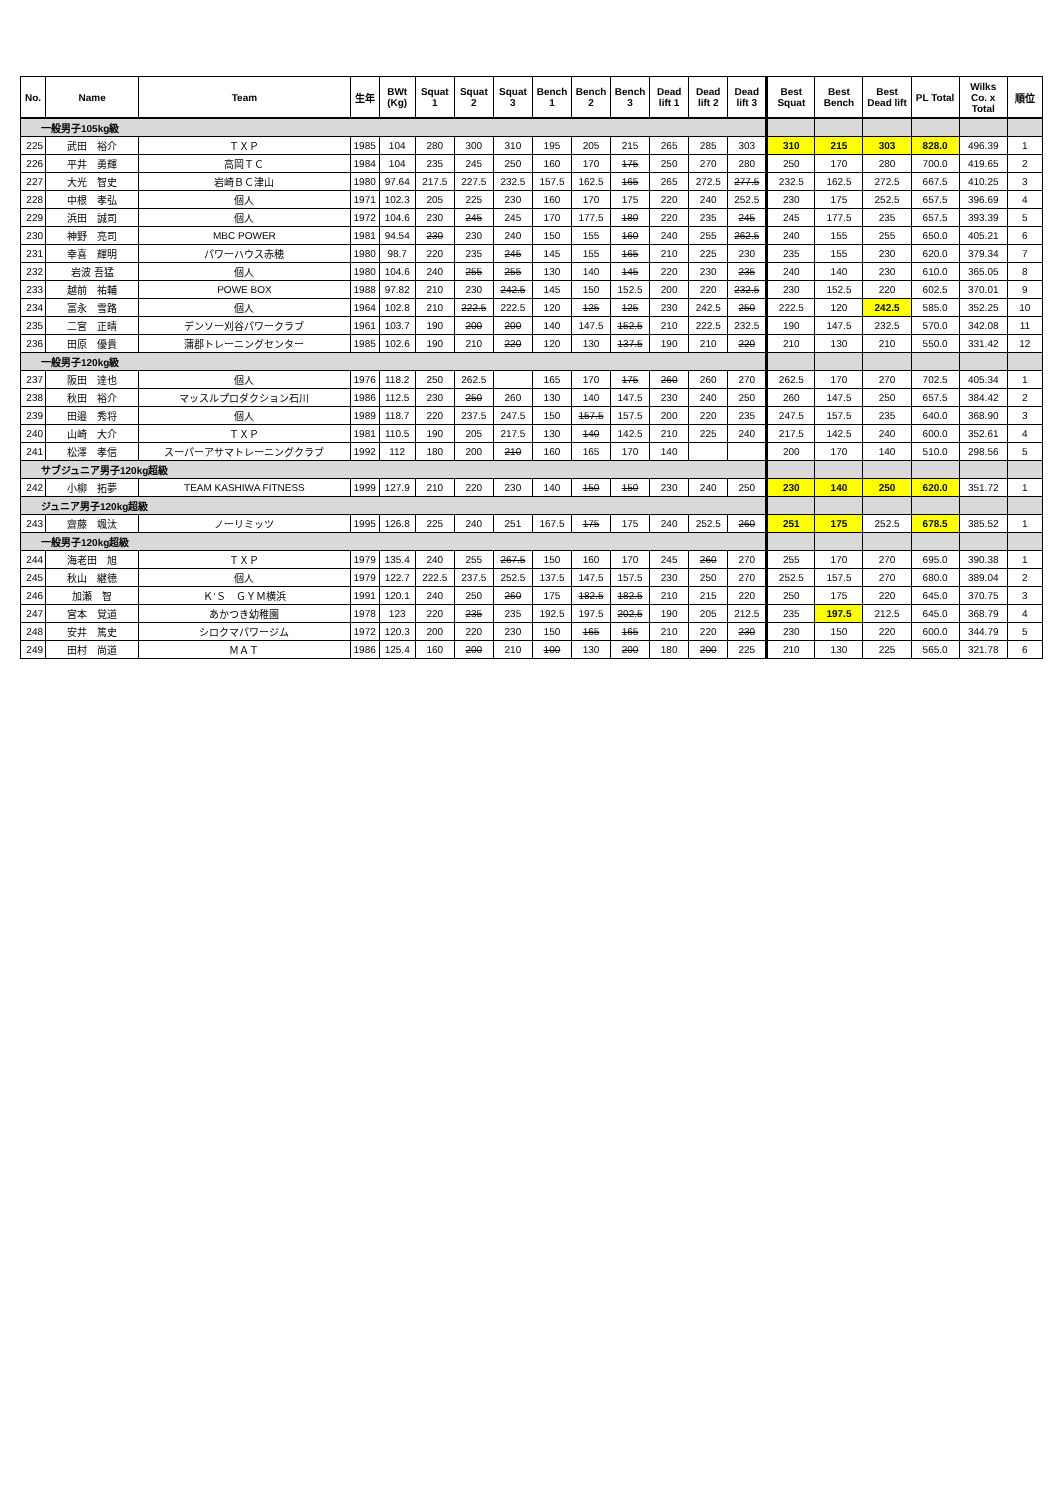| No. | Name | Team | 生年 | BWt (Kg) | Squat 1 | Squat 2 | Squat 3 | Bench 1 | Bench 2 | Bench 3 | Dead lift 1 | Dead lift 2 | Dead lift 3 | Best Squat | Best Bench | Best Dead lift | PL Total | Wilks Co. x Total | 順位 |
| --- | --- | --- | --- | --- | --- | --- | --- | --- | --- | --- | --- | --- | --- | --- | --- | --- | --- | --- | --- |
| 一般男子105kg級 | | | | | | | | | | | | | | | | | | | |
| 225 | 武田 裕介 | ＴＸＰ | 1985 | 104 | 280 | 300 | 310 | 195 | 205 | 215 | 265 | 285 | 303 | 310 | 215 | 303 | 828.0 | 496.39 | 1 |
| 226 | 平井 勇輝 | 高岡ＴＣ | 1984 | 104 | 235 | 245 | 250 | 160 | 170 | 175 | 250 | 270 | 280 | 250 | 170 | 280 | 700.0 | 419.65 | 2 |
| 227 | 大光 智史 | 岩崎ＢＣ津山 | 1980 | 97.64 | 217.5 | 227.5 | 232.5 | 157.5 | 162.5 | 165 | 265 | 272.5 | 277.5 | 232.5 | 162.5 | 272.5 | 667.5 | 410.25 | 3 |
| 228 | 中根 孝弘 | 個人 | 1971 | 102.3 | 205 | 225 | 230 | 160 | 170 | 175 | 220 | 240 | 252.5 | 230 | 175 | 252.5 | 657.5 | 396.69 | 4 |
| 229 | 浜田 誠司 | 個人 | 1972 | 104.6 | 230 | 245 | 245 | 170 | 177.5 | 180 | 220 | 235 | 245 | 245 | 177.5 | 235 | 657.5 | 393.39 | 5 |
| 230 | 神野 亮司 | MBC POWER | 1981 | 94.54 | 230 | 230 | 240 | 150 | 155 | 160 | 240 | 255 | 262.5 | 240 | 155 | 255 | 650.0 | 405.21 | 6 |
| 231 | 幸喜 輝明 | パワーハウス赤穂 | 1980 | 98.7 | 220 | 235 | 245 | 145 | 155 | 165 | 210 | 225 | 230 | 235 | 155 | 230 | 620.0 | 379.34 | 7 |
| 232 | 岩波 吾猛 | 個人 | 1980 | 104.6 | 240 | 255 | 255 | 130 | 140 | 145 | 220 | 230 | 235 | 240 | 140 | 230 | 610.0 | 365.05 | 8 |
| 233 | 越前 祐輔 | POWE BOX | 1988 | 97.82 | 210 | 230 | 242.5 | 145 | 150 | 152.5 | 200 | 220 | 232.5 | 230 | 152.5 | 220 | 602.5 | 370.01 | 9 |
| 234 | 富永 雪路 | 個人 | 1964 | 102.8 | 210 | 222.5 | 222.5 | 120 | 125 | 125 | 230 | 242.5 | 250 | 222.5 | 120 | 242.5 | 585.0 | 352.25 | 10 |
| 235 | 二宮 正晴 | デンソー刈谷パワークラブ | 1961 | 103.7 | 190 | 200 | 200 | 140 | 147.5 | 152.5 | 210 | 222.5 | 232.5 | 190 | 147.5 | 232.5 | 570.0 | 342.08 | 11 |
| 236 | 田原 優貴 | 蒲郡トレーニングセンター | 1985 | 102.6 | 190 | 210 | 220 | 120 | 130 | 137.5 | 190 | 210 | 220 | 210 | 130 | 210 | 550.0 | 331.42 | 12 |
| 一般男子120kg級 | | | | | | | | | | | | | | | | | | | |
| 237 | 阪田 達也 | 個人 | 1976 | 118.2 | 250 | 262.5 | | 165 | 170 | 175 | 260 | 260 | 270 | 262.5 | 170 | 270 | 702.5 | 405.34 | 1 |
| 238 | 秋田 裕介 | マッスルプロダクション石川 | 1986 | 112.5 | 230 | 250 | 260 | 130 | 140 | 147.5 | 230 | 240 | 250 | 260 | 147.5 | 250 | 657.5 | 384.42 | 2 |
| 239 | 田邉 秀将 | 個人 | 1989 | 118.7 | 220 | 237.5 | 247.5 | 150 | 157.5 | 157.5 | 200 | 220 | 235 | 247.5 | 157.5 | 235 | 640.0 | 368.90 | 3 |
| 240 | 山崎 大介 | ＴＸＰ | 1981 | 110.5 | 190 | 205 | 217.5 | 130 | 140 | 142.5 | 210 | 225 | 240 | 217.5 | 142.5 | 240 | 600.0 | 352.61 | 4 |
| 241 | 松澤 孝信 | スーパーアサマトレーニングクラブ | 1992 | 112 | 180 | 200 | 210 | 160 | 165 | 170 | 140 | | | 200 | 170 | 140 | 510.0 | 298.56 | 5 |
| サブジュニア男子120kg超級 | | | | | | | | | | | | | | | | | | | |
| 242 | 小柳 拓夢 | TEAM KASHIWA FITNESS | 1999 | 127.9 | 210 | 220 | 230 | 140 | 150 | 150 | 230 | 240 | 250 | 230 | 140 | 250 | 620.0 | 351.72 | 1 |
| ジュニア男子120kg超級 | | | | | | | | | | | | | | | | | | | |
| 243 | 齋藤 颯汰 | ノーリミッツ | 1995 | 126.8 | 225 | 240 | 251 | 167.5 | 175 | 175 | 240 | 252.5 | 260 | 251 | 175 | 252.5 | 678.5 | 385.52 | 1 |
| 一般男子120kg超級 | | | | | | | | | | | | | | | | | | | |
| 244 | 海老田 旭 | ＴＸＰ | 1979 | 135.4 | 240 | 255 | 267.5 | 150 | 160 | 170 | 245 | 260 | 270 | 255 | 170 | 270 | 695.0 | 390.38 | 1 |
| 245 | 秋山 継徳 | 個人 | 1979 | 122.7 | 222.5 | 237.5 | 252.5 | 137.5 | 147.5 | 157.5 | 230 | 250 | 270 | 252.5 | 157.5 | 270 | 680.0 | 389.04 | 2 |
| 246 | 加瀬 智 | Ｋ’Ｓ ＧＹＭ横浜 | 1991 | 120.1 | 240 | 250 | 260 | 175 | 182.5 | 182.5 | 210 | 215 | 220 | 250 | 175 | 220 | 645.0 | 370.75 | 3 |
| 247 | 宮本 覚道 | あかつき幼稚園 | 1978 | 123 | 220 | 235 | 235 | 192.5 | 197.5 | 202.5 | 190 | 205 | 212.5 | 235 | 197.5 | 212.5 | 645.0 | 368.79 | 4 |
| 248 | 安井 篤史 | シロクマパワージム | 1972 | 120.3 | 200 | 220 | 230 | 150 | 165 | 165 | 210 | 220 | 230 | 230 | 150 | 220 | 600.0 | 344.79 | 5 |
| 249 | 田村 尚道 | ＭＡＴ | 1986 | 125.4 | 160 | 200 | 210 | 100 | 130 | 200 | 180 | 200 | 225 | 210 | 130 | 225 | 565.0 | 321.78 | 6 |